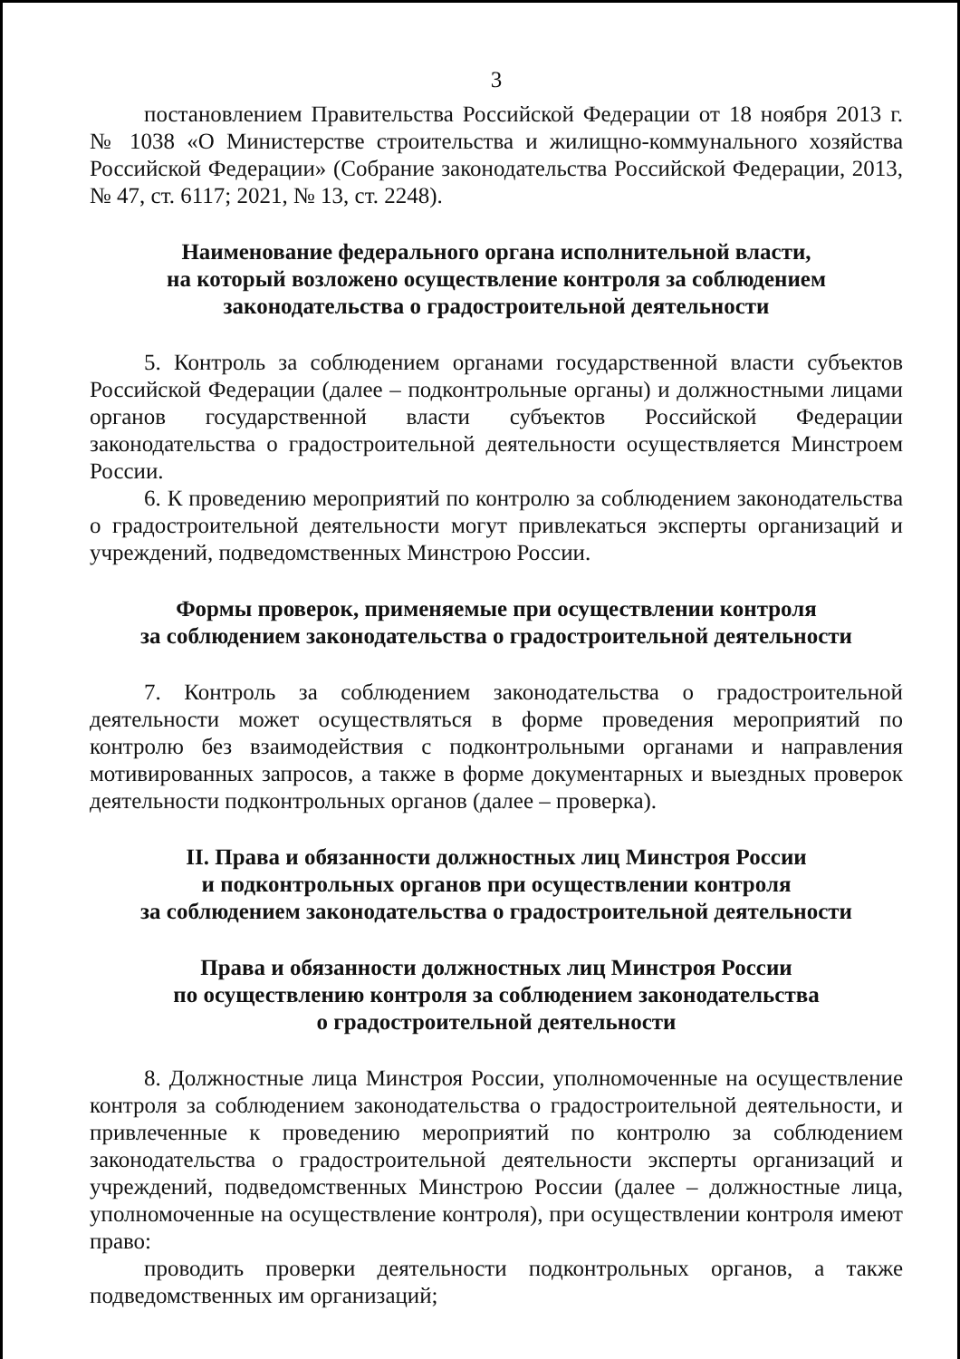3
постановлением Правительства Российской Федерации от 18 ноября 2013 г. № 1038 «О Министерстве строительства и жилищно-коммунального хозяйства Российской Федерации» (Собрание законодательства Российской Федерации, 2013, № 47, ст. 6117; 2021, № 13, ст. 2248).
Наименование федерального органа исполнительной власти,
на который возложено осуществление контроля за соблюдением
законодательства о градостроительной деятельности
5. Контроль за соблюдением органами государственной власти субъектов Российской Федерации (далее – подконтрольные органы) и должностными лицами органов государственной власти субъектов Российской Федерации законодательства о градостроительной деятельности осуществляется Минстроем России.
6. К проведению мероприятий по контролю за соблюдением законодательства о градостроительной деятельности могут привлекаться эксперты организаций и учреждений, подведомственных Минстрою России.
Формы проверок, применяемые при осуществлении контроля
за соблюдением законодательства о градостроительной деятельности
7. Контроль за соблюдением законодательства о градостроительной деятельности может осуществляться в форме проведения мероприятий по контролю без взаимодействия с подконтрольными органами и направления мотивированных запросов, а также в форме документарных и выездных проверок деятельности подконтрольных органов (далее – проверка).
II. Права и обязанности должностных лиц Минстроя России
и подконтрольных органов при осуществлении контроля
за соблюдением законодательства о градостроительной деятельности
Права и обязанности должностных лиц Минстроя России
по осуществлению контроля за соблюдением законодательства
о градостроительной деятельности
8. Должностные лица Минстроя России, уполномоченные на осуществление контроля за соблюдением законодательства о градостроительной деятельности, и привлеченные к проведению мероприятий по контролю за соблюдением законодательства о градостроительной деятельности эксперты организаций и учреждений, подведомственных Минстрою России (далее – должностные лица, уполномоченные на осуществление контроля), при осуществлении контроля имеют право:
проводить проверки деятельности подконтрольных органов, а также подведомственных им организаций;